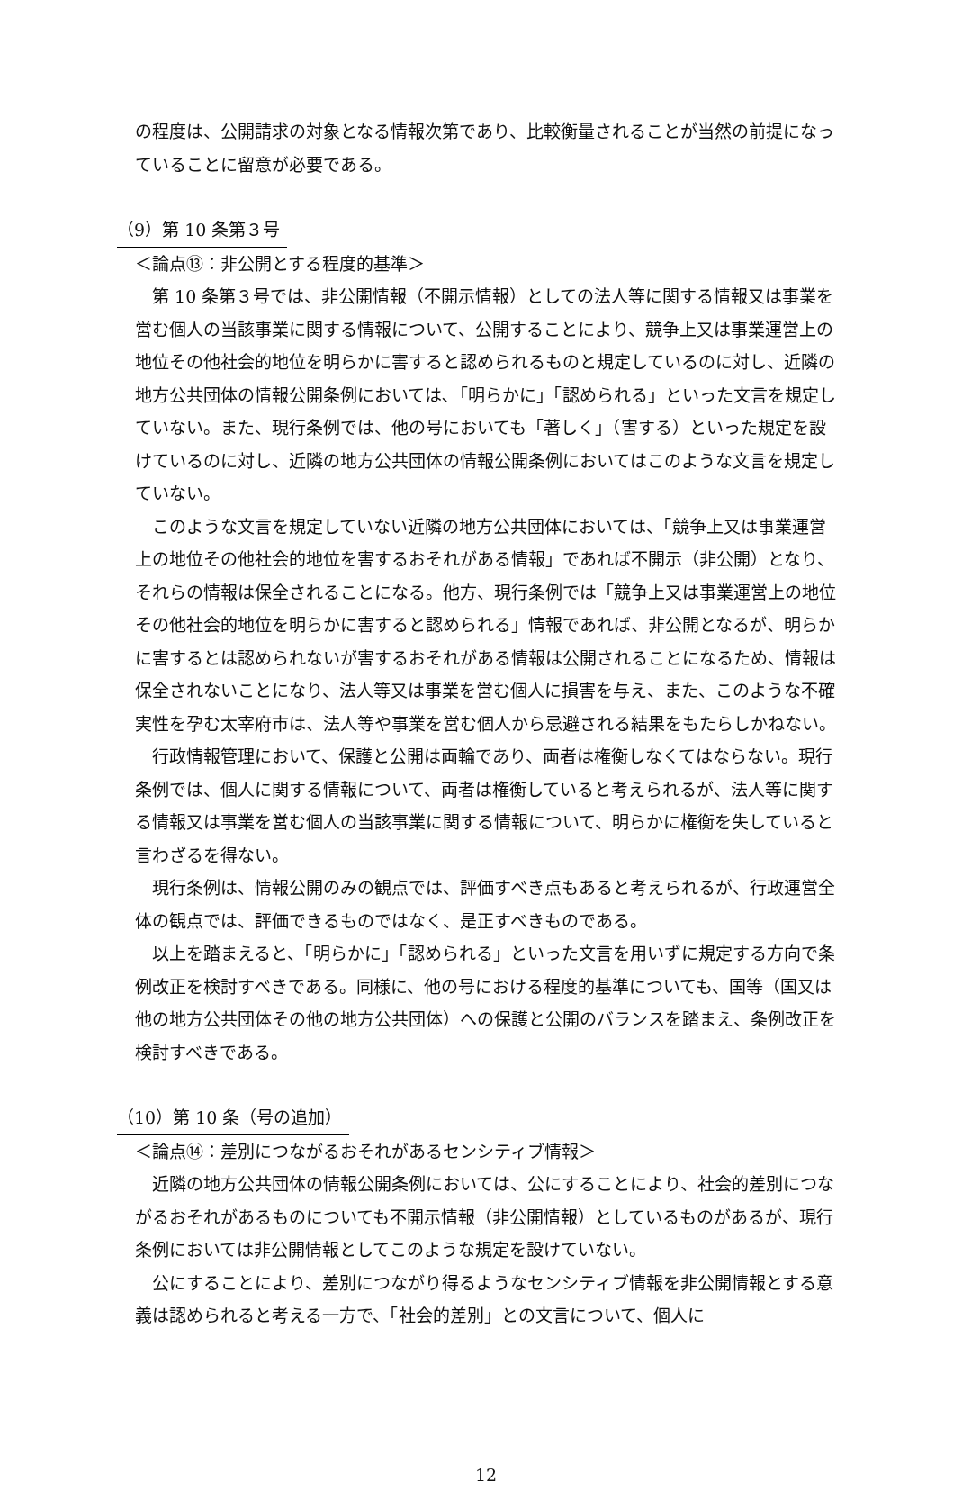の程度は、公開請求の対象となる情報次第であり、比較衡量されることが当然の前提になっていることに留意が必要である。
（9）第 10 条第３号
＜論点⑬：非公開とする程度的基準＞
第 10 条第３号では、非公開情報（不開示情報）としての法人等に関する情報又は事業を営む個人の当該事業に関する情報について、公開することにより、競争上又は事業運営上の地位その他社会的地位を明らかに害すると認められるものと規定しているのに対し、近隣の地方公共団体の情報公開条例においては､「明らかに」「認められる」といった文言を規定していない。また、現行条例では、他の号においても「著しく」（害する）といった規定を設けているのに対し、近隣の地方公共団体の情報公開条例においてはこのような文言を規定していない。
このような文言を規定していない近隣の地方公共団体においては、「競争上又は事業運営上の地位その他社会的地位を害するおそれがある情報」であれば不開示（非公開）となり、それらの情報は保全されることになる。他方、現行条例では「競争上又は事業運営上の地位その他社会的地位を明らかに害すると認められる」情報であれば、非公開となるが、明らかに害するとは認められないが害するおそれがある情報は公開されることになるため、情報は保全されないことになり、法人等又は事業を営む個人に損害を与え、また、このような不確実性を孕む太宰府市は、法人等や事業を営む個人から忌避される結果をもたらしかねない。
行政情報管理において、保護と公開は両輪であり、両者は権衡しなくてはならない。現行条例では、個人に関する情報について、両者は権衡していると考えられるが、法人等に関する情報又は事業を営む個人の当該事業に関する情報について、明らかに権衡を失していると言わざるを得ない。
現行条例は、情報公開のみの観点では、評価すべき点もあると考えられるが、行政運営全体の観点では、評価できるものではなく、是正すべきものである。
以上を踏まえると、「明らかに」「認められる」といった文言を用いずに規定する方向で条例改正を検討すべきである。同様に、他の号における程度的基準についても、国等（国又は他の地方公共団体その他の地方公共団体）への保護と公開のバランスを踏まえ、条例改正を検討すべきである。
（10）第 10 条（号の追加）
＜論点⑭：差別につながるおそれがあるセンシティブ情報＞
近隣の地方公共団体の情報公開条例においては、公にすることにより、社会的差別につながるおそれがあるものについても不開示情報（非公開情報）としているものがあるが、現行条例においては非公開情報としてこのような規定を設けていない。
公にすることにより、差別につながり得るようなセンシティブ情報を非公開情報とする意義は認められると考える一方で、「社会的差別」との文言について、個人に
12